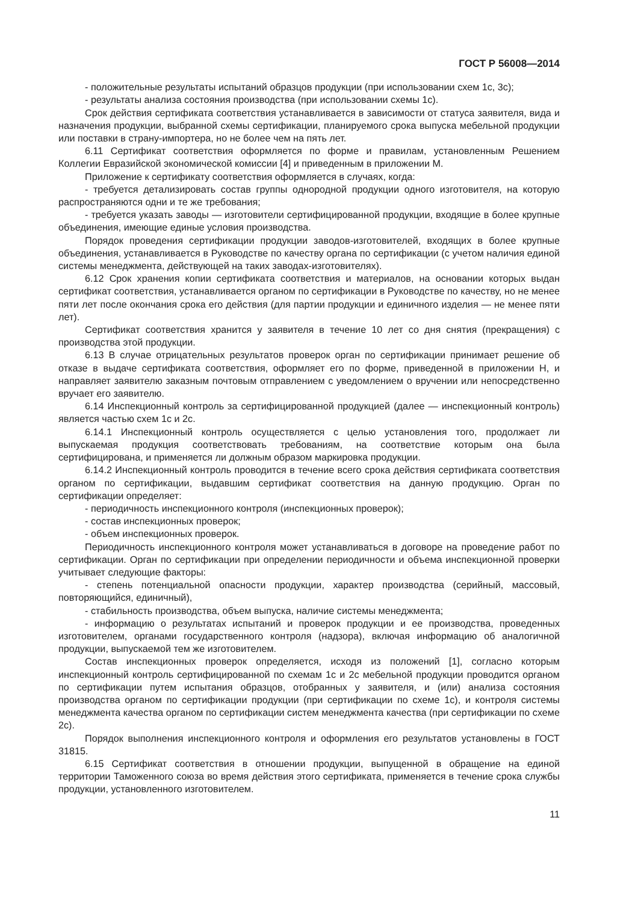ГОСТ Р 56008—2014
- положительные результаты испытаний образцов продукции (при использовании схем 1с, 3с);
- результаты анализа состояния производства (при использовании схемы 1с).
Срок действия сертификата соответствия устанавливается в зависимости от статуса заявителя, вида и назначения продукции, выбранной схемы сертификации, планируемого срока выпуска мебельной продукции или поставки в страну-импортера, но не более чем на пять лет.
6.11 Сертификат соответствия оформляется по форме и правилам, установленным Решением Коллегии Евразийской экономической комиссии [4] и приведенным в приложении М.
Приложение к сертификату соответствия оформляется в случаях, когда:
- требуется детализировать состав группы однородной продукции одного изготовителя, на которую распространяются одни и те же требования;
- требуется указать заводы — изготовители сертифицированной продукции, входящие в более крупные объединения, имеющие единые условия производства.
Порядок проведения сертификации продукции заводов-изготовителей, входящих в более крупные объединения, устанавливается в Руководстве по качеству органа по сертификации (с учетом наличия единой системы менеджмента, действующей на таких заводах-изготовителях).
6.12 Срок хранения копии сертификата соответствия и материалов, на основании которых выдан сертификат соответствия, устанавливается органом по сертификации в Руководстве по качеству, но не менее пяти лет после окончания срока его действия (для партии продукции и единичного изделия — не менее пяти лет).
Сертификат соответствия хранится у заявителя в течение 10 лет со дня снятия (прекращения) с производства этой продукции.
6.13 В случае отрицательных результатов проверок орган по сертификации принимает решение об отказе в выдаче сертификата соответствия, оформляет его по форме, приведенной в приложении Н, и направляет заявителю заказным почтовым отправлением с уведомлением о вручении или непосредственно вручает его заявителю.
6.14 Инспекционный контроль за сертифицированной продукцией (далее — инспекционный контроль) является частью схем 1с и 2с.
6.14.1 Инспекционный контроль осуществляется с целью установления того, продолжает ли выпускаемая продукция соответствовать требованиям, на соответствие которым она была сертифицирована, и применяется ли должным образом маркировка продукции.
6.14.2 Инспекционный контроль проводится в течение всего срока действия сертификата соответствия органом по сертификации, выдавшим сертификат соответствия на данную продукцию. Орган по сертификации определяет:
- периодичность инспекционного контроля (инспекционных проверок);
- состав инспекционных проверок;
- объем инспекционных проверок.
Периодичность инспекционного контроля может устанавливаться в договоре на проведение работ по сертификации. Орган по сертификации при определении периодичности и объема инспекционной проверки учитывает следующие факторы:
- степень потенциальной опасности продукции, характер производства (серийный, массовый, повторяющийся, единичный),
- стабильность производства, объем выпуска, наличие системы менеджмента;
- информацию о результатах испытаний и проверок продукции и ее производства, проведенных изготовителем, органами государственного контроля (надзора), включая информацию об аналогичной продукции, выпускаемой тем же изготовителем.
Состав инспекционных проверок определяется, исходя из положений [1], согласно которым инспекционный контроль сертифицированной по схемам 1с и 2с мебельной продукции проводится органом по сертификации путем испытания образцов, отобранных у заявителя, и (или) анализа состояния производства органом по сертификации продукции (при сертификации по схеме 1с), и контроля системы менеджмента качества органом по сертификации систем менеджмента качества (при сертификации по схеме 2с).
Порядок выполнения инспекционного контроля и оформления его результатов установлены в ГОСТ 31815.
6.15 Сертификат соответствия в отношении продукции, выпущенной в обращение на единой территории Таможенного союза во время действия этого сертификата, применяется в течение срока службы продукции, установленного изготовителем.
11